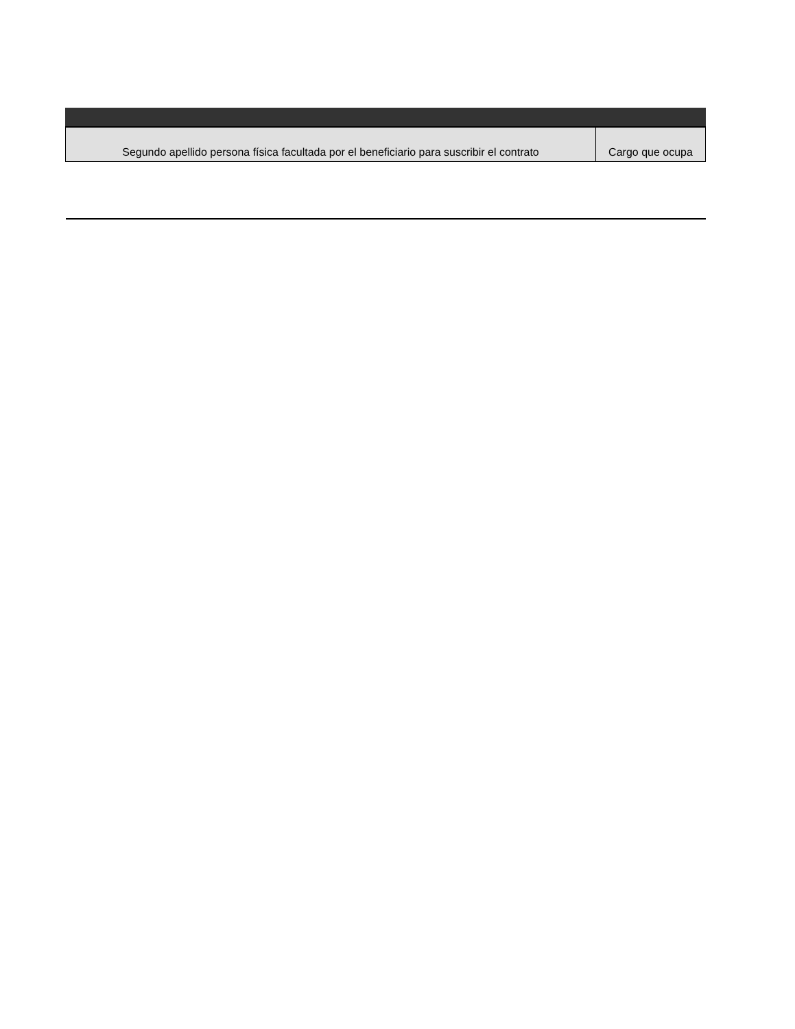| Segundo apellido persona física facultada por el beneficiario para suscribir el contrato | Cargo que ocupa |
| --- | --- |